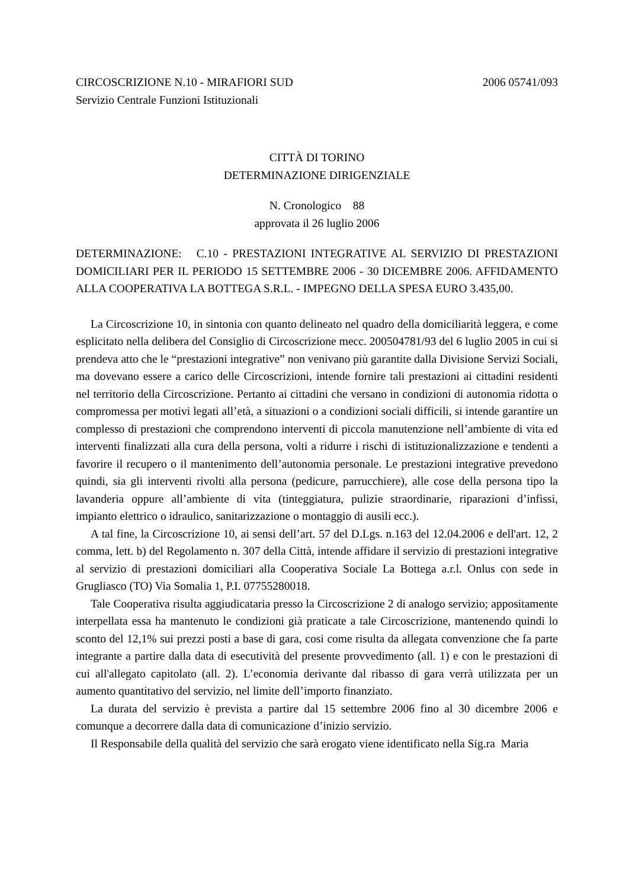CIRCOSCRIZIONE N.10 - MIRAFIORI SUD 2006 05741/093
Servizio Centrale Funzioni Istituzionali
CITTÀ DI TORINO
DETERMINAZIONE DIRIGENZIALE
N. Cronologico 88
approvata il 26 luglio 2006
DETERMINAZIONE: C.10 - PRESTAZIONI INTEGRATIVE AL SERVIZIO DI PRESTAZIONI DOMICILIARI PER IL PERIODO 15 SETTEMBRE 2006 - 30 DICEMBRE 2006. AFFIDAMENTO ALLA COOPERATIVA LA BOTTEGA S.R.L. - IMPEGNO DELLA SPESA EURO 3.435,00.
La Circoscrizione 10, in sintonia con quanto delineato nel quadro della domiciliarità leggera, e come esplicitato nella delibera del Consiglio di Circoscrizione mecc. 200504781/93 del 6 luglio 2005 in cui si prendeva atto che le “prestazioni integrative” non venivano più garantite dalla Divisione Servizi Sociali, ma dovevano essere a carico delle Circoscrizioni, intende fornire tali prestazioni ai cittadini residenti nel territorio della Circoscrizione. Pertanto ai cittadini che versano in condizioni di autonomia ridotta o compromessa per motivi legati all’età, a situazioni o a condizioni sociali difficili, si intende garantire un complesso di prestazioni che comprendono interventi di piccola manutenzione nell’ambiente di vita ed interventi finalizzati alla cura della persona, volti a ridurre i rischi di istituzionalizzazione e tendenti a favorire il recupero o il mantenimento dell’autonomia personale. Le prestazioni integrative prevedono quindi, sia gli interventi rivolti alla persona (pedicure, parrucchiere), alle cose della persona tipo la lavanderia oppure all’ambiente di vita (tinteggiatura, pulizie straordinarie, riparazioni d’infissi, impianto elettrico o idraulico, sanitarizzazione o montaggio di ausili ecc.).
A tal fine, la Circoscrizione 10, ai sensi dell’art. 57 del D.Lgs. n.163 del 12.04.2006 e dell'art. 12, 2 comma, lett. b) del Regolamento n. 307 della Città, intende affidare il servizio di prestazioni integrative al servizio di prestazioni domiciliari alla Cooperativa Sociale La Bottega a.r.l. Onlus con sede in Grugliasco (TO) Via Somalia 1, P.I. 07755280018.
Tale Cooperativa risulta aggiudicataria presso la Circoscrizione 2 di analogo servizio; appositamente interpellata essa ha mantenuto le condizioni già praticate a tale Circoscrizione, mantenendo quindi lo sconto del 12,1% sui prezzi posti a base di gara, cosi come risulta da allegata convenzione che fa parte integrante a partire dalla data di esecutività del presente provvedimento (all. 1) e con le prestazioni di cui all'allegato capitolato (all. 2). L’economia derivante dal ribasso di gara verrà utilizzata per un aumento quantitativo del servizio, nel limite dell’importo finanziato.
La durata del servizio è prevista a partire dal 15 settembre 2006 fino al 30 dicembre 2006 e comunque a decorrere dalla data di comunicazione d’inizio servizio.
Il Responsabile della qualità del servizio che sarà erogato viene identificato nella Sig.ra Maria